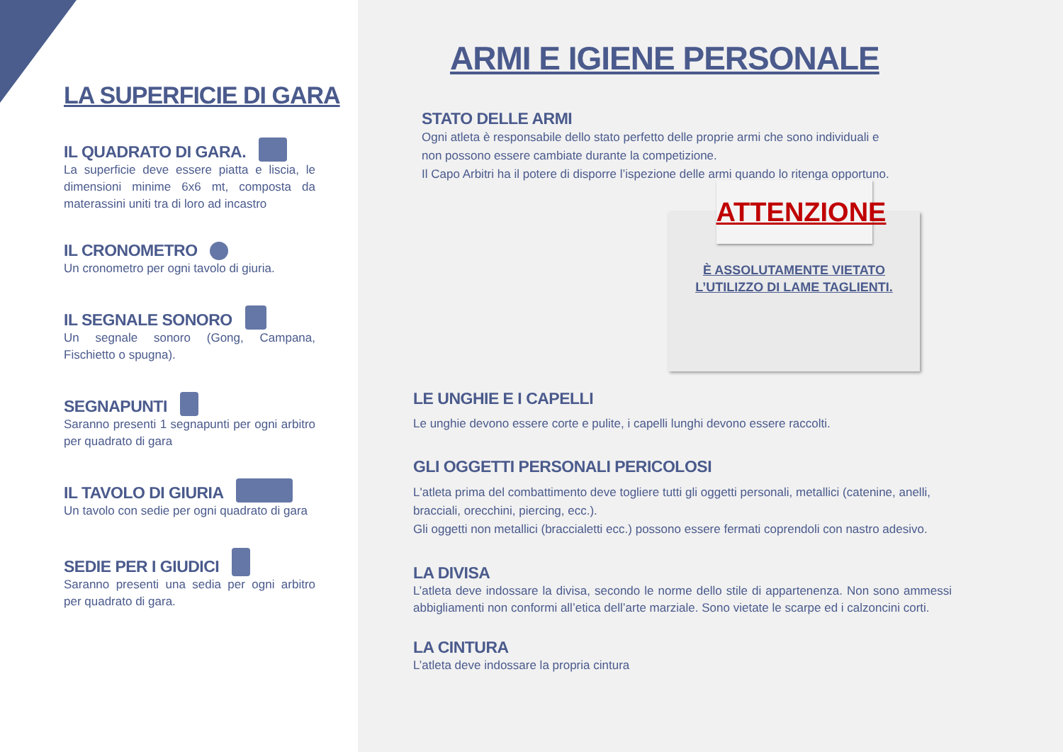LA SUPERFICIE DI GARA
IL QUADRATO DI GARA.
La superficie deve essere piatta e liscia, le dimensioni minime 6x6 mt, composta da materassini uniti tra di loro ad incastro
IL CRONOMETRO
Un cronometro per ogni tavolo di giuria.
IL SEGNALE SONORO
Un segnale sonoro (Gong, Campana, Fischietto o spugna).
SEGNAPUNTI
Saranno presenti 1 segnapunti per ogni arbitro per quadrato di gara
IL TAVOLO DI GIURIA
Un tavolo con sedie per ogni quadrato di gara
SEDIE PER I GIUDICI
Saranno presenti una sedia per ogni arbitro per quadrato di gara.
ARMI E IGIENE PERSONALE
STATO DELLE ARMI
Ogni atleta è responsabile dello stato perfetto delle proprie armi che sono individuali e
non possono essere cambiate durante la competizione.
Il Capo Arbitri ha il potere di disporre l’ispezione delle armi quando lo ritenga opportuno.
ATTENZIONE
È ASSOLUTAMENTE VIETATO
L’UTILIZZO DI LAME TAGLIENTI.
LE UNGHIE E I CAPELLI
Le unghie devono essere corte e pulite, i capelli lunghi devono essere raccolti.
GLI OGGETTI PERSONALI PERICOLOSI
L'atleta prima del combattimento deve togliere tutti gli oggetti personali, metallici (catenine, anelli, bracciali, orecchini, piercing, ecc.).
Gli oggetti non metallici (braccialetti ecc.) possono essere fermati coprendoli con nastro adesivo.
LA DIVISA
L’atleta deve indossare la divisa, secondo le norme dello stile di appartenenza. Non sono ammessi abbigliamenti non conformi all’etica dell’arte marziale. Sono vietate le scarpe ed i calzoncini corti.
LA CINTURA
L’atleta deve indossare la propria cintura